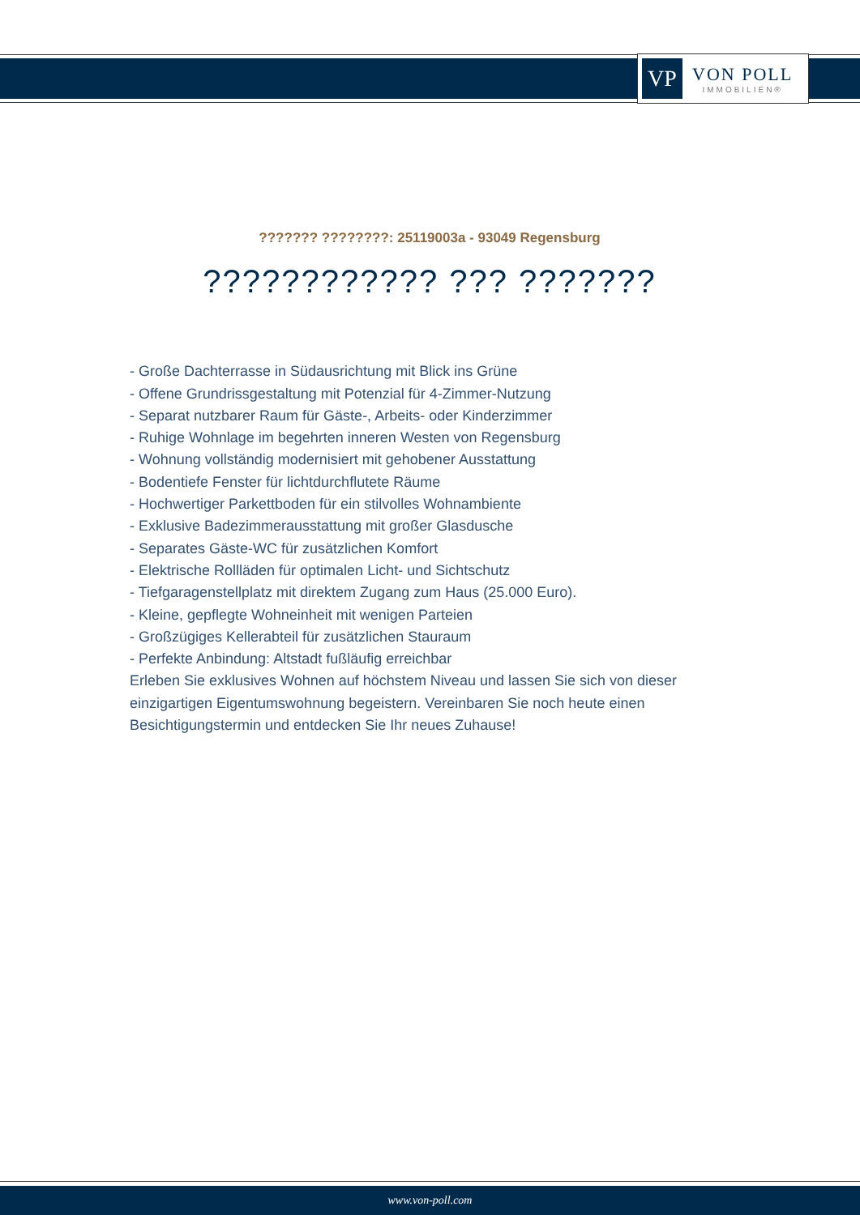VP
VON POLL
IMMOBILIEN®
??????? ????????: 25119003a - 93049 Regensburg
???????????? ??? ???????
- Große Dachterrasse in Südausrichtung mit Blick ins Grüne
- Offene Grundrissgestaltung mit Potenzial für 4-Zimmer-Nutzung
- Separat nutzbarer Raum für Gäste-, Arbeits- oder Kinderzimmer
- Ruhige Wohnlage im begehrten inneren Westen von Regensburg
- Wohnung vollständig modernisiert mit gehobener Ausstattung
- Bodentiefe Fenster für lichtdurchflutete Räume
- Hochwertiger Parkettboden für ein stilvolles Wohnambiente
- Exklusive Badezimmerausstattung mit großer Glasdusche
- Separates Gäste-WC für zusätzlichen Komfort
- Elektrische Rollläden für optimalen Licht- und Sichtschutz
- Tiefgaragenstellplatz mit direktem Zugang zum Haus (25.000 Euro).
- Kleine, gepflegte Wohneinheit mit wenigen Parteien
- Großzügiges Kellerabteil für zusätzlichen Stauraum
- Perfekte Anbindung: Altstadt fußläufig erreichbar
Erleben Sie exklusives Wohnen auf höchstem Niveau und lassen Sie sich von dieser einzigartigen Eigentumswohnung begeistern. Vereinbaren Sie noch heute einen Besichtigungstermin und entdecken Sie Ihr neues Zuhause!
www.von-poll.com